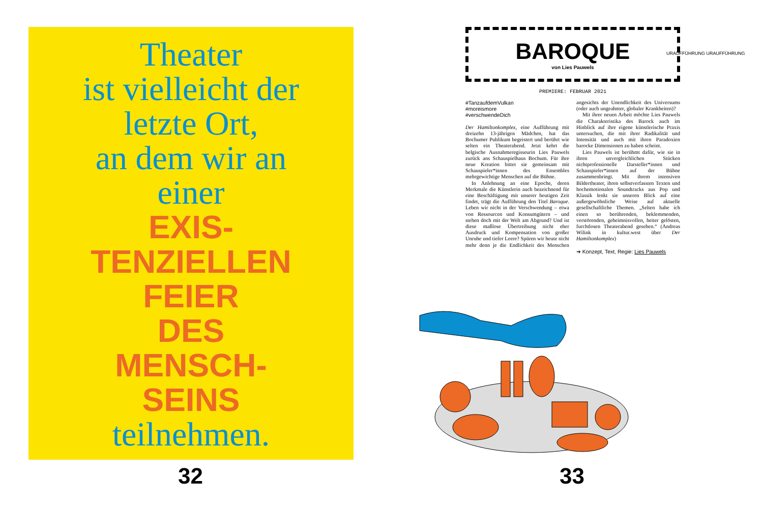Theater
ist vielleicht der
letzte Ort,
an dem wir an
einer
EXIS-
TENZIELLEN
FEIER
DES
MENSCH-
SEINS
teilnehmen.
32
BAROQUE
von Lies Pauwels
PREMIERE: FEBRUAR 2021
#TanzaufdemVulkan
#moreismore
#verschwendeDich
Der Hamiltonkomplex, eine Aufführung mit dreizehn 13-jährigen Mädchen, hat das Bochumer Publikum begeistert und berührt wie selten ein Theaterabend. Jetzt kehrt die belgische Ausnahmeregisseurin Lies Pauwels zurück ans Schauspielhaus Bochum. Für ihre neue Kreation bittet sie gemeinsam mit Schauspieler*innen des Ensembles mehrgewichtige Menschen auf die Bühne.
In Anlehnung an eine Epoche, deren Merkmale die Künstlerin auch bezeichnend für eine Beschäftigung mit unserer heutigen Zeit findet, trägt die Aufführung den Titel Baroque. Leben wir nicht in der Verschwendung – etwa von Ressourcen und Konsumgütern – und stehen doch mit der Welt am Abgrund? Und ist diese maßlose Übertreibung nicht eher Ausdruck und Kompensation von großer Unruhe und tiefer Leere? Spüren wir heute nicht mehr denn je die Endlichkeit des Menschen angesichts der Unendlichkeit des Universums (oder auch ungeahnter, globaler Krankheiten)?
Mit ihrer neuen Arbeit möchte Lies Pauwels die Charakteristika des Barock auch im Hinblick auf ihre eigene künstlerische Praxis untersuchen, die mit ihrer Radikalität und Intensität und auch mit ihren Paradoxien barocke Dimensionen zu haben scheint.
Lies Pauwels ist berühmt dafür, wie sie in ihren unvergleichlichen Stücken nichtprofessionelle Darsteller*innen und Schauspieler*innen auf der Bühne zusammenbringt. Mit ihrem intensiven Bildertheater, ihren selbstverfassten Texten und hochemotionalen Soundtracks aus Pop und Klassik lenkt sie unseren Blick auf eine außergewöhnliche Weise auf aktuelle gesellschaftliche Themen. „Selten habe ich einen so berührenden, beklemmenden, verstörenden, geheimnisvollen, heiter gelösten, furchtlosen Theaterabend gesehen.“ (Andreas Wilink in kultur.west über Der Hamiltonkomplex)
➔ Konzept, Text, Regie: Lies Pauwels
URAUFFÜHRUNG URAUFFÜHRUNG
33